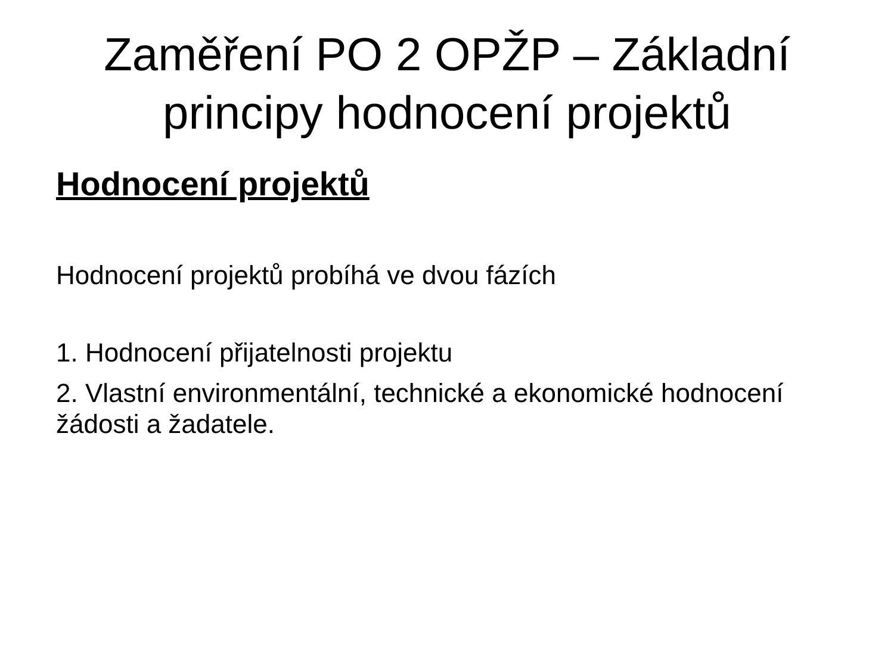Zaměření PO 2 OPŽP – Základní
principy hodnocení projektů
Hodnocení projektů
Hodnocení projektů probíhá ve dvou fázích
1. Hodnocení přijatelnosti projektu
2. Vlastní environmentální, technické a ekonomické hodnocení žádosti a žadatele.